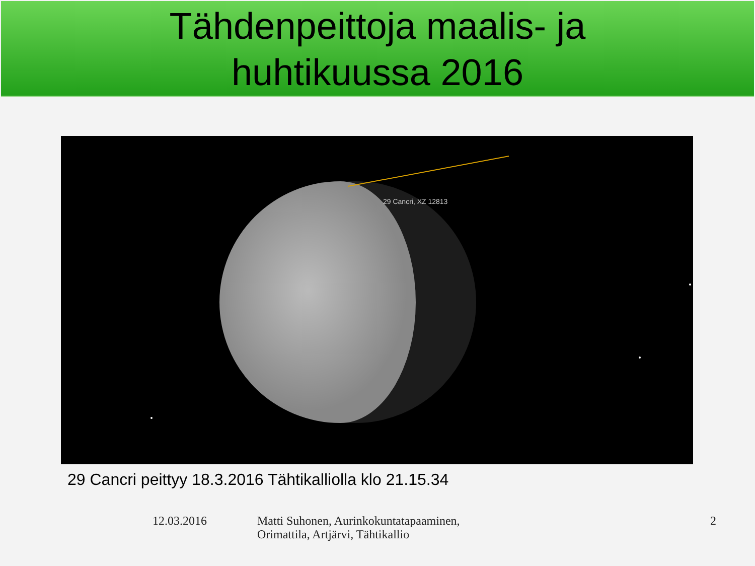Tähdenpeittoja maalis- ja
huhtikuussa 2016
29 Cancri, XZ 12813
29 Cancri peittyy 18.3.2016 Tähtikalliolla klo 21.15.34
12.03.2016 Matti Suhonen, Aurinkokuntatapaaminen,
Orimattila, Artjärvi, Tähtikallio
2